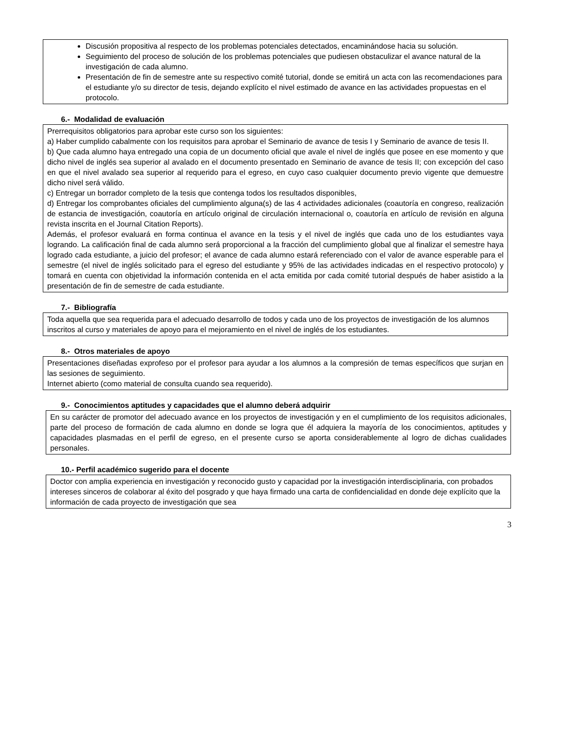Discusión propositiva al respecto de los problemas potenciales detectados, encaminándose hacia su solución.
Seguimiento del proceso de solución de los problemas potenciales que pudiesen obstaculizar el avance natural de la investigación de cada alumno.
Presentación de fin de semestre ante su respectivo comité tutorial, donde se emitirá un acta con las recomendaciones para el estudiante y/o su director de tesis, dejando explícito el nivel estimado de avance en las actividades propuestas en el protocolo.
6.- Modalidad de evaluación
Prerrequisitos obligatorios para aprobar este curso son los siguientes:
a) Haber cumplido cabalmente con los requisitos para aprobar el Seminario de avance de tesis I y Seminario de avance de tesis II.
b) Que cada alumno haya entregado una copia de un documento oficial que avale el nivel de inglés que posee en ese momento y que dicho nivel de inglés sea superior al avalado en el documento presentado en Seminario de avance de tesis II; con excepción del caso en que el nivel avalado sea superior al requerido para el egreso, en cuyo caso cualquier documento previo vigente que demuestre dicho nivel será válido.
c) Entregar un borrador completo de la tesis que contenga todos los resultados disponibles,
d) Entregar los comprobantes oficiales del cumplimiento alguna(s) de las 4 actividades adicionales (coautoría en congreso, realización de estancia de investigación, coautoría en artículo original de circulación internacional o, coautoría en artículo de revisión en alguna revista inscrita en el Journal Citation Reports).
Además, el profesor evaluará en forma continua el avance en la tesis y el nivel de inglés que cada uno de los estudiantes vaya logrando. La calificación final de cada alumno será proporcional a la fracción del cumplimiento global que al finalizar el semestre haya logrado cada estudiante, a juicio del profesor; el avance de cada alumno estará referenciado con el valor de avance esperable para el semestre (el nivel de inglés solicitado para el egreso del estudiante y 95% de las actividades indicadas en el respectivo protocolo) y tomará en cuenta con objetividad la información contenida en el acta emitida por cada comité tutorial después de haber asistido a la presentación de fin de semestre de cada estudiante.
7.- Bibliografía
Toda aquella que sea requerida para el adecuado desarrollo de todos y cada uno de los proyectos de investigación de los alumnos inscritos al curso y materiales de apoyo para el mejoramiento en el nivel de inglés de los estudiantes.
8.- Otros materiales de apoyo
Presentaciones diseñadas exprofeso por el profesor para ayudar a los alumnos a la compresión de temas específicos que surjan en las sesiones de seguimiento.
Internet abierto (como material de consulta cuando sea requerido).
9.- Conocimientos aptitudes y capacidades que el alumno deberá adquirir
En su carácter de promotor del adecuado avance en los proyectos de investigación y en el cumplimiento de los requisitos adicionales, parte del proceso de formación de cada alumno en donde se logra que él adquiera la mayoría de los conocimientos, aptitudes y capacidades plasmadas en el perfil de egreso, en el presente curso se aporta considerablemente al logro de dichas cualidades personales.
10.- Perfil académico sugerido para el docente
Doctor con amplia experiencia en investigación y reconocido gusto y capacidad por la investigación interdisciplinaria, con probados intereses sinceros de colaborar al éxito del posgrado y que haya firmado una carta de confidencialidad en donde deje explícito que la información de cada proyecto de investigación que sea
3